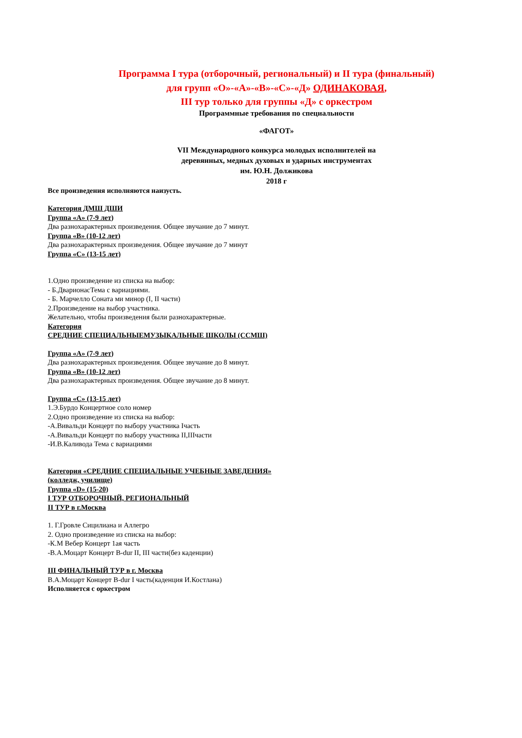Программа I тура (отборочный, региональный) и II тура (финальный)
для групп «О»-«А»-«В»-«С»-«Д» ОДИНАКОВАЯ,
III тур только для группы «Д» с оркестром
Программные требования по специальности
«ФАГОТ»
VII Международного конкурса молодых исполнителей на
деревянных, медных духовых и ударных инструментах
им. Ю.Н. Должикова
2018 г
Все произведения исполняются наизусть.
Категория ДМШ ДШИ
Группа «А» (7-9 лет)
Два разнохарактерных произведения. Общее звучание до 7 минут.
Группа «В» (10-12 лет)
Два разнохарактерных произведения. Общее звучание до 7 минут
Группа «С» (13-15 лет)
1.Одно произведение из списка на выбор:
- Б.ДварионасТема с вариациями.
- Б. Марчелло Соната ми минор (I, II части)
2.Произведение на выбор участника.
Желательно, чтобы произведения были разнохарактерные.
Категория
СРЕДНИЕ СПЕЦИАЛЬНЫЕМУЗЫКАЛЬНЫЕ ШКОЛЫ (ССМШ)
Группа «А» (7-9 лет)
Два разнохарактерных произведения. Общее звучание до 8 минут.
Группа «В» (10-12 лет)
Два разнохарактерных произведения. Общее звучание до 8 минут.
Группа «С» (13-15 лет)
1.Э.Бурдо Концертное соло номер
2.Одно произведение из списка на выбор:
-А.Вивальди Концерт по выбору участника Iчасть
-А.Вивальди Концерт по выбору участника II,IIIчасти
-И.В.Каливода Тема с вариациями
Категория «СРЕДНИЕ СПЕЦИАЛЬНЫЕ УЧЕБНЫЕ ЗАВЕДЕНИЯ»
(колледж, училище)
Группа «D» (15-20)
I ТУР ОТБОРОЧНЫЙ, РЕГИОНАЛЬНЫЙ
II ТУР в г.Москва
1. Г.Гровле Сицилиана и Аллегро
2. Одно произведение из списка на выбор:
-К.М Вебер Концерт 1ая часть
-В.А.Моцарт Концерт B-dur II, III части(без каденции)
III ФИНАЛЬНЫЙ ТУР в г. Москва
В.А.Моцарт Концерт B-dur I часть(каденция И.Костлана)
Исполняется с оркестром